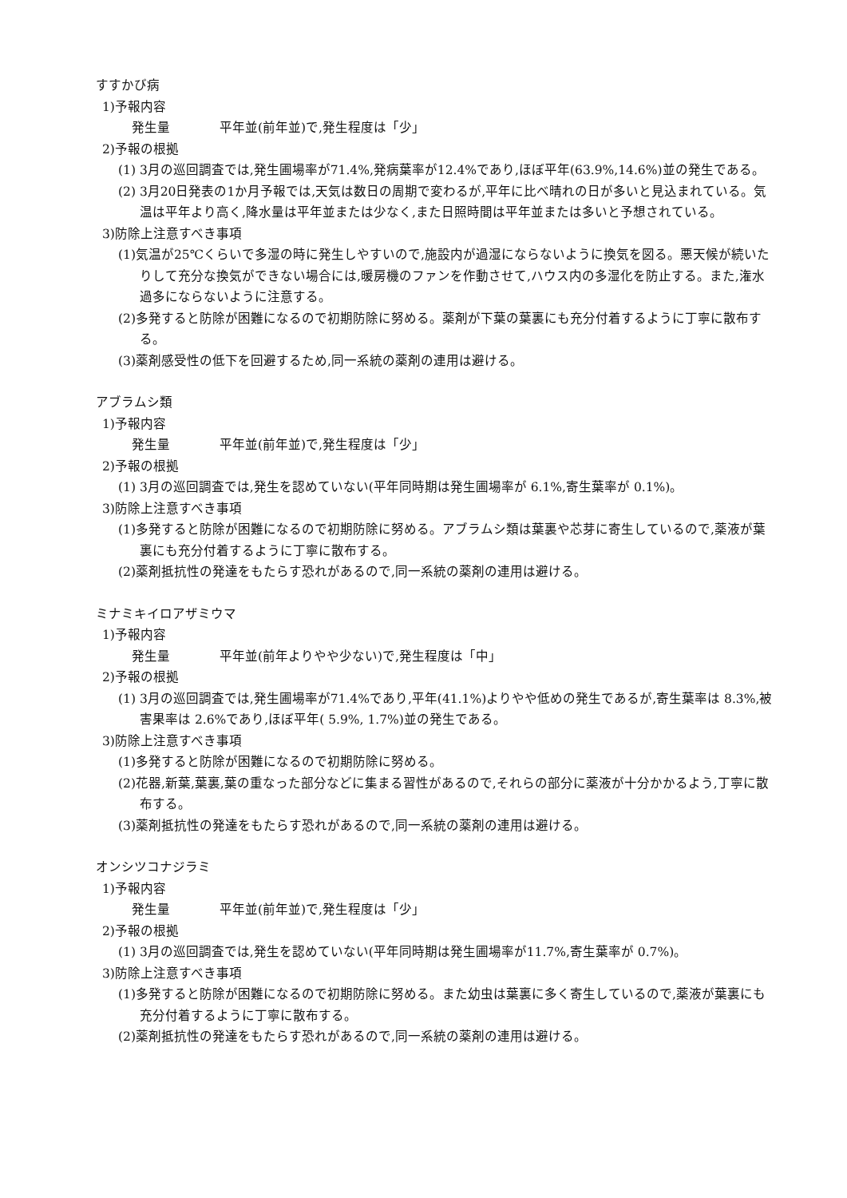すすかび病
1)予報内容
発生量 平年並(前年並)で,発生程度は「少」
2)予報の根拠
(1) 3月の巡回調査では,発生圃場率が71.4%,発病葉率が12.4%であり,ほぼ平年(63.9%,14.6%)並の発生である。
(2) 3月20日発表の1か月予報では,天気は数日の周期で変わるが,平年に比べ晴れの日が多いと見込まれている。気温は平年より高く,降水量は平年並または少なく,また日照時間は平年並または多いと予想されている。
3)防除上注意すべき事項
(1)気温が25℃くらいで多湿の時に発生しやすいので,施設内が過湿にならないように換気を図る。悪天候が続いたりして充分な換気ができない場合には,暖房機のファンを作動させて,ハウス内の多湿化を防止する。また,潅水過多にならないように注意する。
(2)多発すると防除が困難になるので初期防除に努める。薬剤が下葉の葉裏にも充分付着するように丁寧に散布する。
(3)薬剤感受性の低下を回避するため,同一系統の薬剤の連用は避ける。
アブラムシ類
1)予報内容
発生量 平年並(前年並)で,発生程度は「少」
2)予報の根拠
(1) 3月の巡回調査では,発生を認めていない(平年同時期は発生圃場率が 6.1%,寄生葉率が 0.1%)。
3)防除上注意すべき事項
(1)多発すると防除が困難になるので初期防除に努める。アブラムシ類は葉裏や芯芽に寄生しているので,薬液が葉裏にも充分付着するように丁寧に散布する。
(2)薬剤抵抗性の発達をもたらす恐れがあるので,同一系統の薬剤の連用は避ける。
ミナミキイロアザミウマ
1)予報内容
発生量 平年並(前年よりやや少ない)で,発生程度は「中」
2)予報の根拠
(1) 3月の巡回調査では,発生圃場率が71.4%であり,平年(41.1%)よりやや低めの発生であるが,寄生葉率は 8.3%,被害果率は 2.6%であり,ほぼ平年( 5.9%, 1.7%)並の発生である。
3)防除上注意すべき事項
(1)多発すると防除が困難になるので初期防除に努める。
(2)花器,新葉,葉裏,葉の重なった部分などに集まる習性があるので,それらの部分に薬液が十分かかるよう,丁寧に散布する。
(3)薬剤抵抗性の発達をもたらす恐れがあるので,同一系統の薬剤の連用は避ける。
オンシツコナジラミ
1)予報内容
発生量 平年並(前年並)で,発生程度は「少」
2)予報の根拠
(1) 3月の巡回調査では,発生を認めていない(平年同時期は発生圃場率が11.7%,寄生葉率が 0.7%)。
3)防除上注意すべき事項
(1)多発すると防除が困難になるので初期防除に努める。また幼虫は葉裏に多く寄生しているので,薬液が葉裏にも充分付着するように丁寧に散布する。
(2)薬剤抵抗性の発達をもたらす恐れがあるので,同一系統の薬剤の連用は避ける。